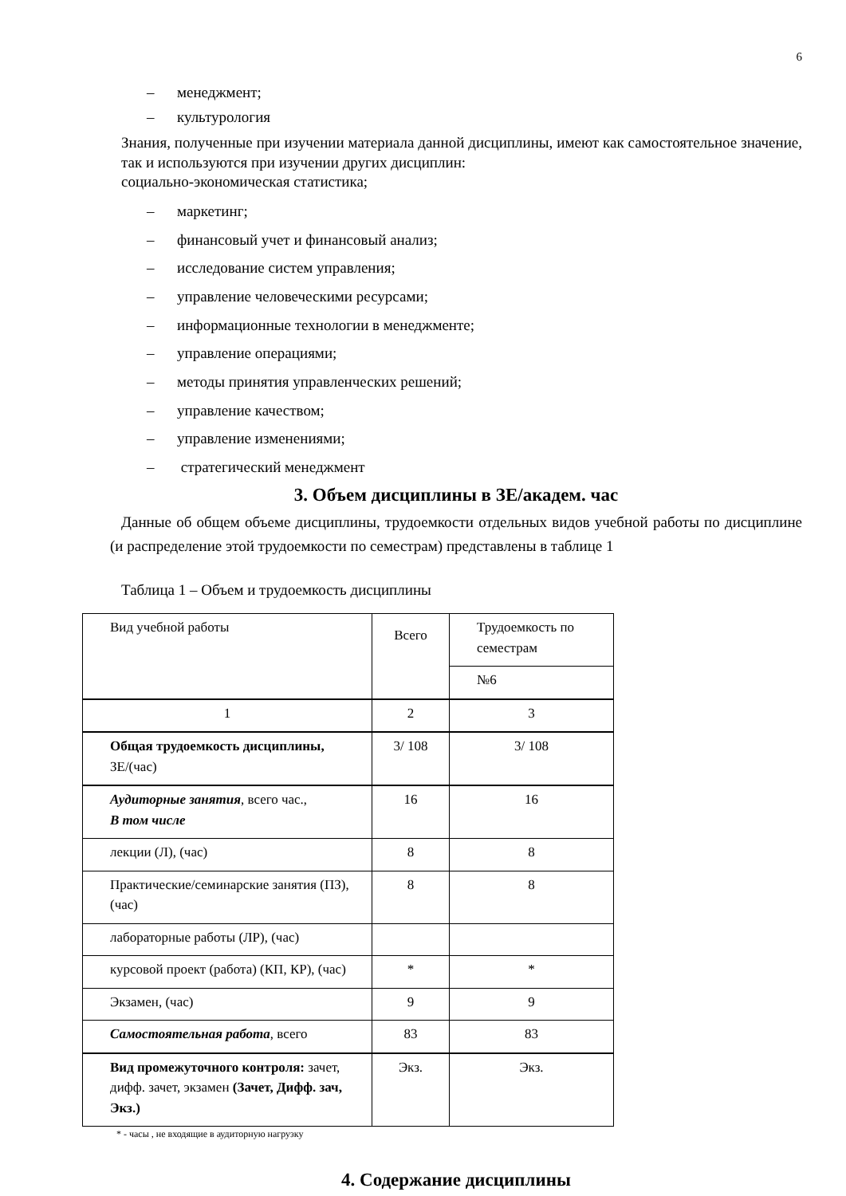6
– менеджмент;
– культурология
Знания, полученные при изучении материала данной дисциплины, имеют как самостоятельное значение, так и используются при изучении других дисциплин:
социально-экономическая статистика;
– маркетинг;
– финансовый учет и финансовый анализ;
– исследование систем управления;
– управление человеческими ресурсами;
– информационные технологии в менеджменте;
– управление операциями;
– методы принятия управленческих решений;
– управление качеством;
– управление изменениями;
– стратегический менеджмент
3. Объем дисциплины в ЗЕ/академ. час
Данные об общем объеме дисциплины, трудоемкости отдельных видов учебной работы по дисциплине (и распределение этой трудоемкости по семестрам) представлены в таблице 1
Таблица 1 – Объем и трудоемкость дисциплины
| Вид учебной работы | Всего | Трудоемкость по семестрам |
| | | №6 |
| 1 | 2 | 3 |
| Общая трудоемкость дисциплины, ЗЕ/(час) | 3/ 108 | 3/ 108 |
| Аудиторные занятия , всего час., В том числе | 16 | 16 |
| лекции (Л), (час) | 8 | 8 |
| Практические/семинарские занятия (ПЗ), (час) | 8 | 8 |
| лабораторные работы (ЛР), (час) | | |
| курсовой проект (работа) (КП, КР), (час) | * | * |
| Экзамен, (час) | 9 | 9 |
| Самостоятельная работа , всего | 83 | 83 |
| Вид промежуточного контроля: зачет, дифф. зачет, экзамен (Зачет, Дифф. зач, Экз.) | Экз. | Экз. |
* - часы , не входящие в аудиторную нагрузку
4. Содержание дисциплины